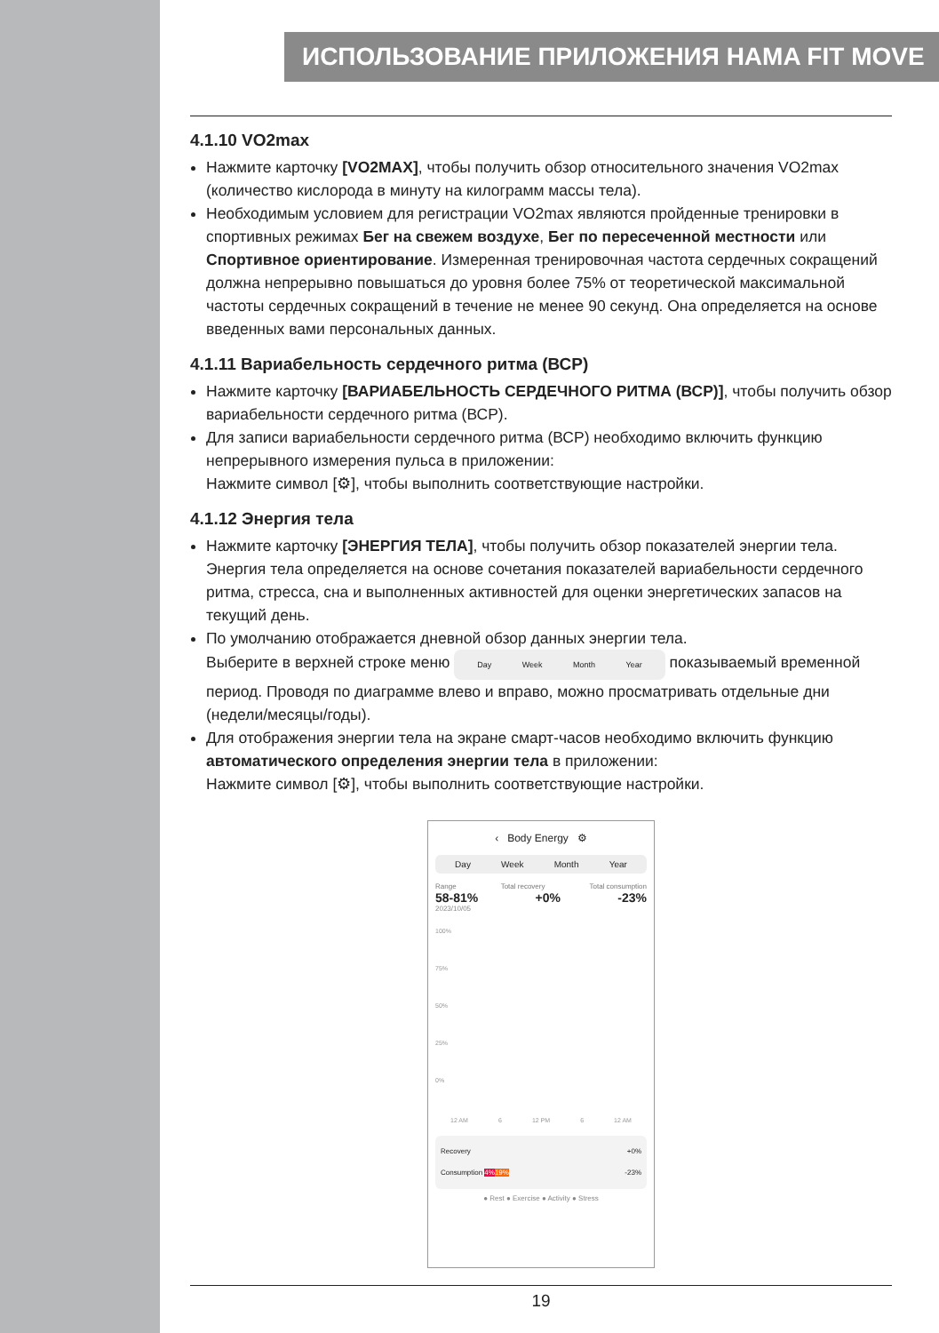ИСПОЛЬЗОВАНИЕ ПРИЛОЖЕНИЯ HAMA FIT MOVE
4.1.10 VO2max
Нажмите карточку [VO2MAX], чтобы получить обзор относительного значения VO2max (количество кислорода в минуту на килограмм массы тела).
Необходимым условием для регистрации VO2max являются пройденные тренировки в спортивных режимах Бег на свежем воздухе, Бег по пересеченной местности или Спортивное ориентирование. Измеренная тренировочная частота сердечных сокращений должна непрерывно повышаться до уровня более 75% от теоретической максимальной частоты сердечных сокращений в течение не менее 90 секунд. Она определяется на основе введенных вами персональных данных.
4.1.11 Вариабельность сердечного ритма (ВСР)
Нажмите карточку [ВАРИАБЕЛЬНОСТЬ СЕРДЕЧНОГО РИТМА (ВСР)], чтобы получить обзор вариабельности сердечного ритма (ВСР).
Для записи вариабельности сердечного ритма (ВСР) необходимо включить функцию непрерывного измерения пульса в приложении:
Нажмите символ [⚙], чтобы выполнить соответствующие настройки.
4.1.12 Энергия тела
Нажмите карточку [ЭНЕРГИЯ ТЕЛА], чтобы получить обзор показателей энергии тела. Энергия тела определяется на основе сочетания показателей вариабельности сердечного ритма, стресса, сна и выполненных активностей для оценки энергетических запасов на текущий день.
По умолчанию отображается дневной обзор данных энергии тела.
Выберите в верхней строке меню Day Week Month Year показываемый временной период. Проводя по диаграмме влево и вправо, можно просматривать отдельные дни (недели/месяцы/годы).
Для отображения энергии тела на экране смарт-часов необходимо включить функцию автоматического определения энергии тела в приложении:
Нажмите символ [⚙], чтобы выполнить соответствующие настройки.
‹ Body Energy ⚙
Day Week Month Year
Range Total recovery Total consumption
58-81% +0% -23%
2023/10/05
100%
75%
50%
25%
0%
12 AM 6 12 PM 6 12 AM
Recovery +0%
Consumption 4% 19% -23%
● Rest ● Exercise ● Activity ● Stress
19